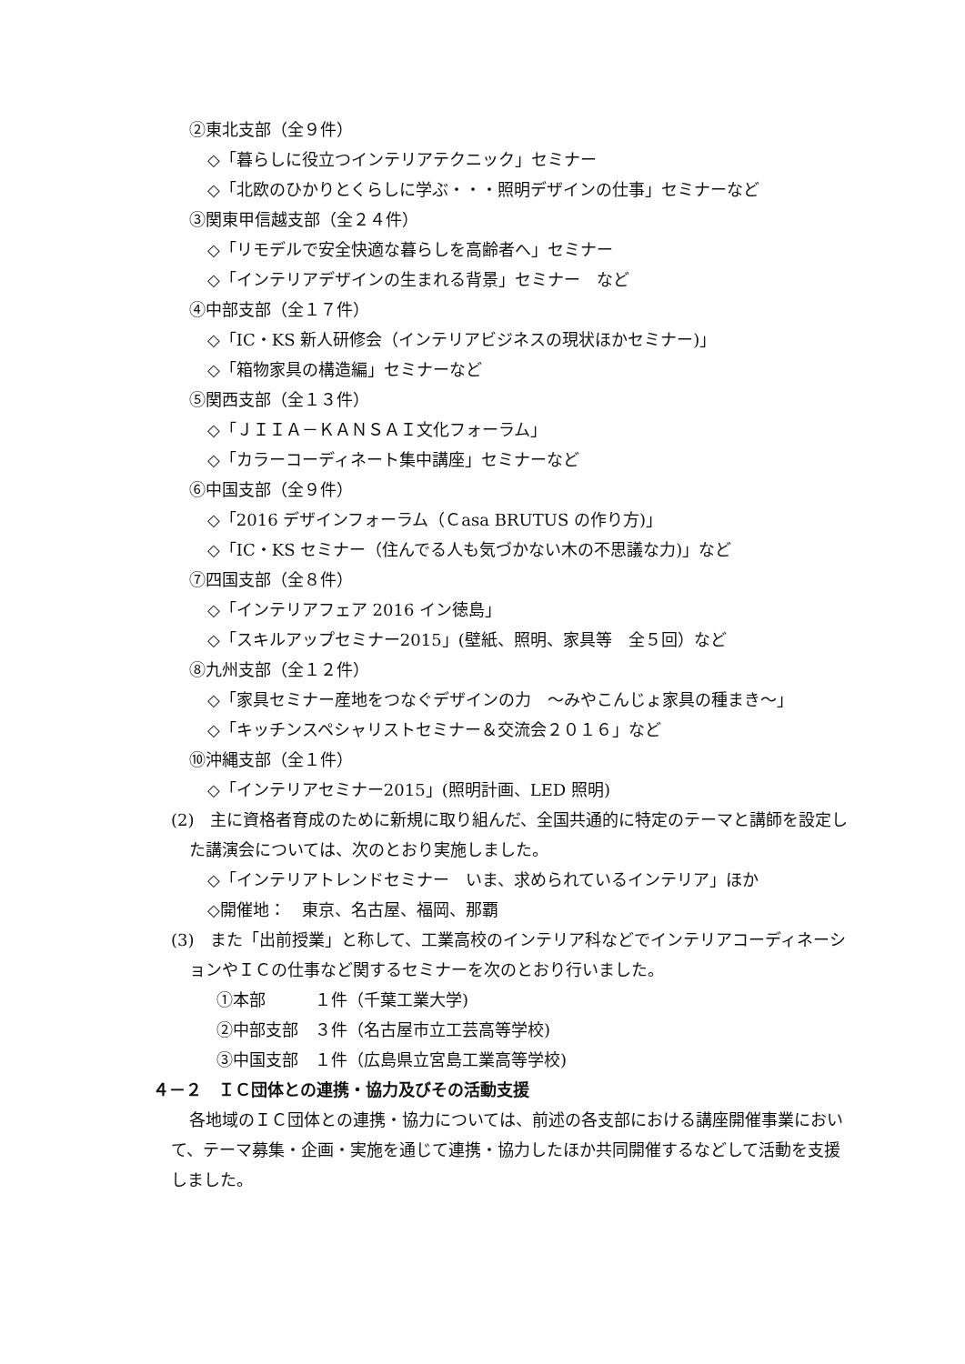②東北支部（全９件）
◇「暮らしに役立つインテリアテクニック」セミナー
◇「北欧のひかりとくらしに学ぶ・・・照明デザインの仕事」セミナーなど
③関東甲信越支部（全２４件）
◇「リモデルで安全快適な暮らしを高齢者へ」セミナー
◇「インテリアデザインの生まれる背景」セミナー　など
④中部支部（全１７件）
◇「IC・KS 新人研修会（インテリアビジネスの現状ほかセミナー)」
◇「箱物家具の構造編」セミナーなど
⑤関西支部（全１３件）
◇「ＪＩＩＡ－ＫＡＮＳＡＩ文化フォーラム」
◇「カラーコーディネート集中講座」セミナーなど
⑥中国支部（全９件）
◇「2016 デザインフォーラム（Ｃasa BRUTUS の作り方)」
◇「IC・KS セミナー（住んでる人も気づかない木の不思議な力)」など
⑦四国支部（全８件）
◇「インテリアフェア 2016 イン徳島」
◇「スキルアップセミナー2015」(壁紙、照明、家具等　全５回）など
⑧九州支部（全１２件）
◇「家具セミナー産地をつなぐデザインの力　～みやこんじょ家具の種まき～」
◇「キッチンスペシャリストセミナー＆交流会２０１６」など
⑩沖縄支部（全１件）
◇「インテリアセミナー2015」(照明計画、LED 照明)
(2)　主に資格者育成のために新規に取り組んだ、全国共通的に特定のテーマと講師を設定した講演会については、次のとおり実施しました。
◇「インテリアトレンドセミナー　いま、求められているインテリア」ほか
◇開催地：　東京、名古屋、福岡、那覇
(3)　また「出前授業」と称して、工業高校のインテリア科などでインテリアコーディネーションやＩＣの仕事など関するセミナーを次のとおり行いました。
①本部　　　１件（千葉工業大学)
②中部支部　３件（名古屋市立工芸高等学校)
③中国支部　１件（広島県立宮島工業高等学校)
４－２　ＩＣ団体との連携・協力及びその活動支援
各地域のＩＣ団体との連携・協力については、前述の各支部における講座開催事業において、テーマ募集・企画・実施を通じて連携・協力したほか共同開催するなどして活動を支援しました。